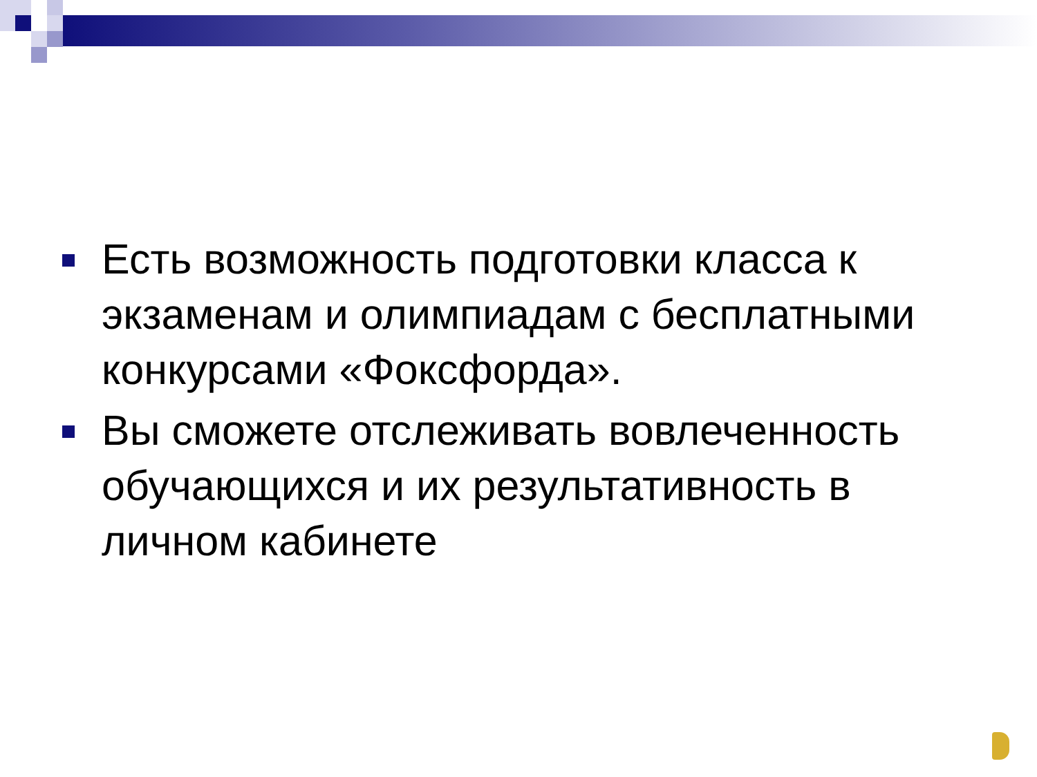Есть возможность подготовки класса к экзаменам и олимпиадам с бесплатными конкурсами «Фоксфорда».
Вы сможете отслеживать вовлеченность обучающихся и их результативность в личном кабинете